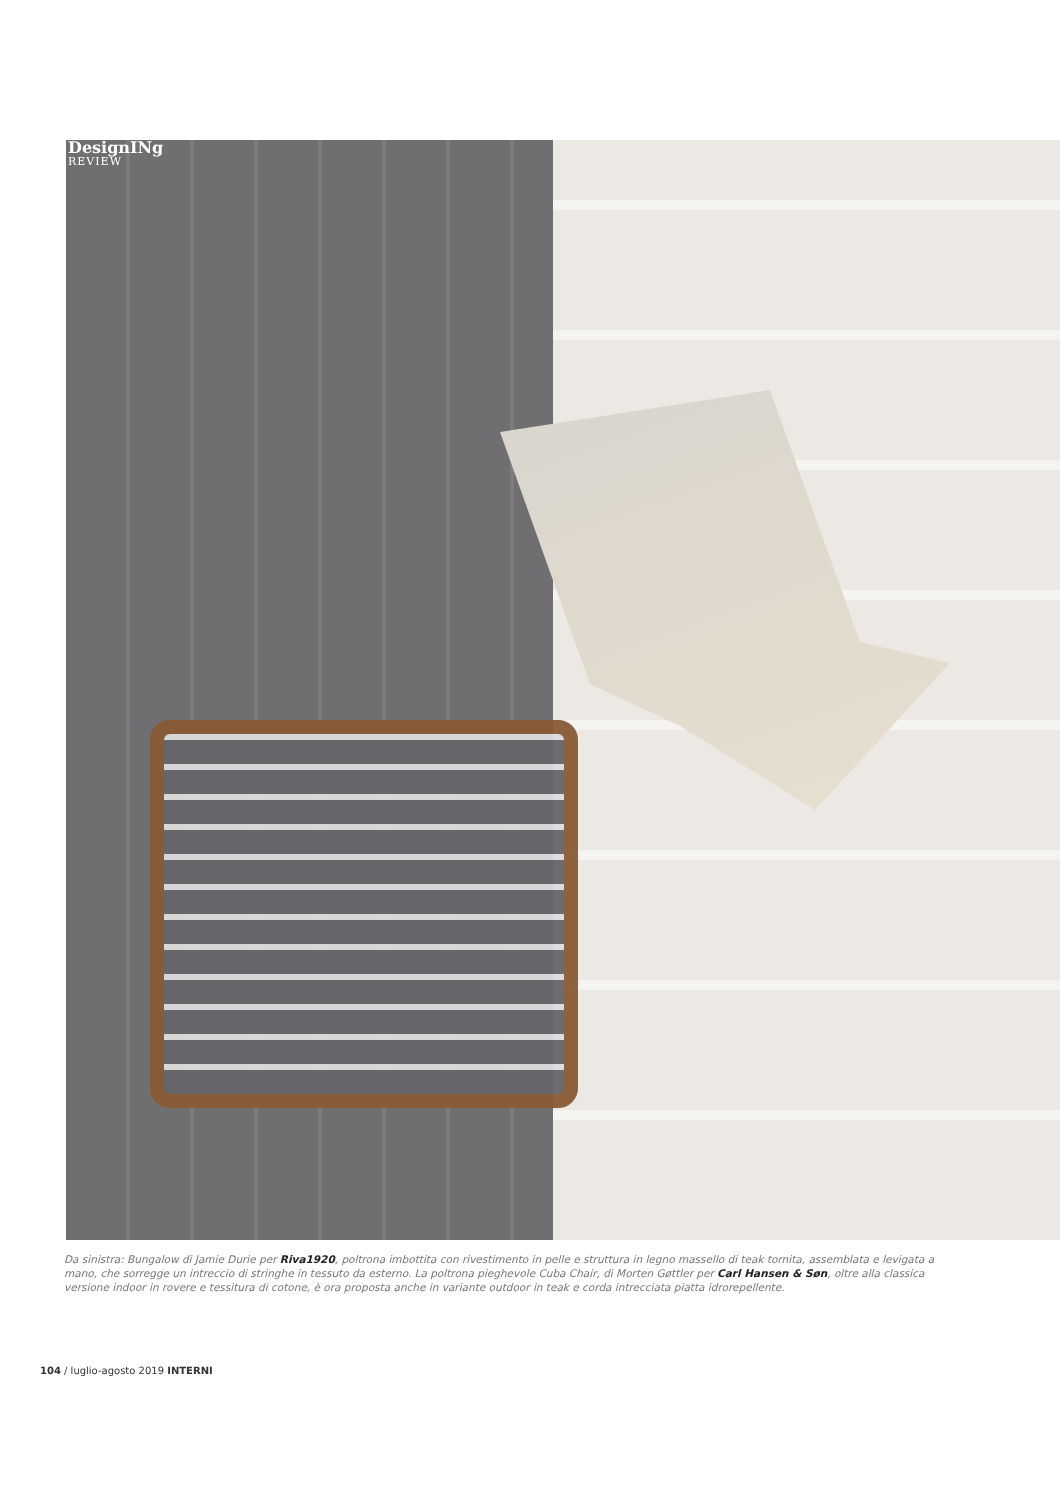DesignINg
REVIEW
Da sinistra: Bungalow di Jamie Durie per Riva1920, poltrona imbottita con rivestimento in pelle e struttura in legno massello di teak tornita, assemblata e levigata a mano, che sorregge un intreccio di stringhe in tessuto da esterno. La poltrona pieghevole Cuba Chair, di Morten Gøttler per Carl Hansen & Søn, oltre alla classica versione indoor in rovere e tessitura di cotone, è ora proposta anche in variante outdoor in teak e corda intrecciata piatta idrorepellente.
104 / luglio-agosto 2019 INTERNI